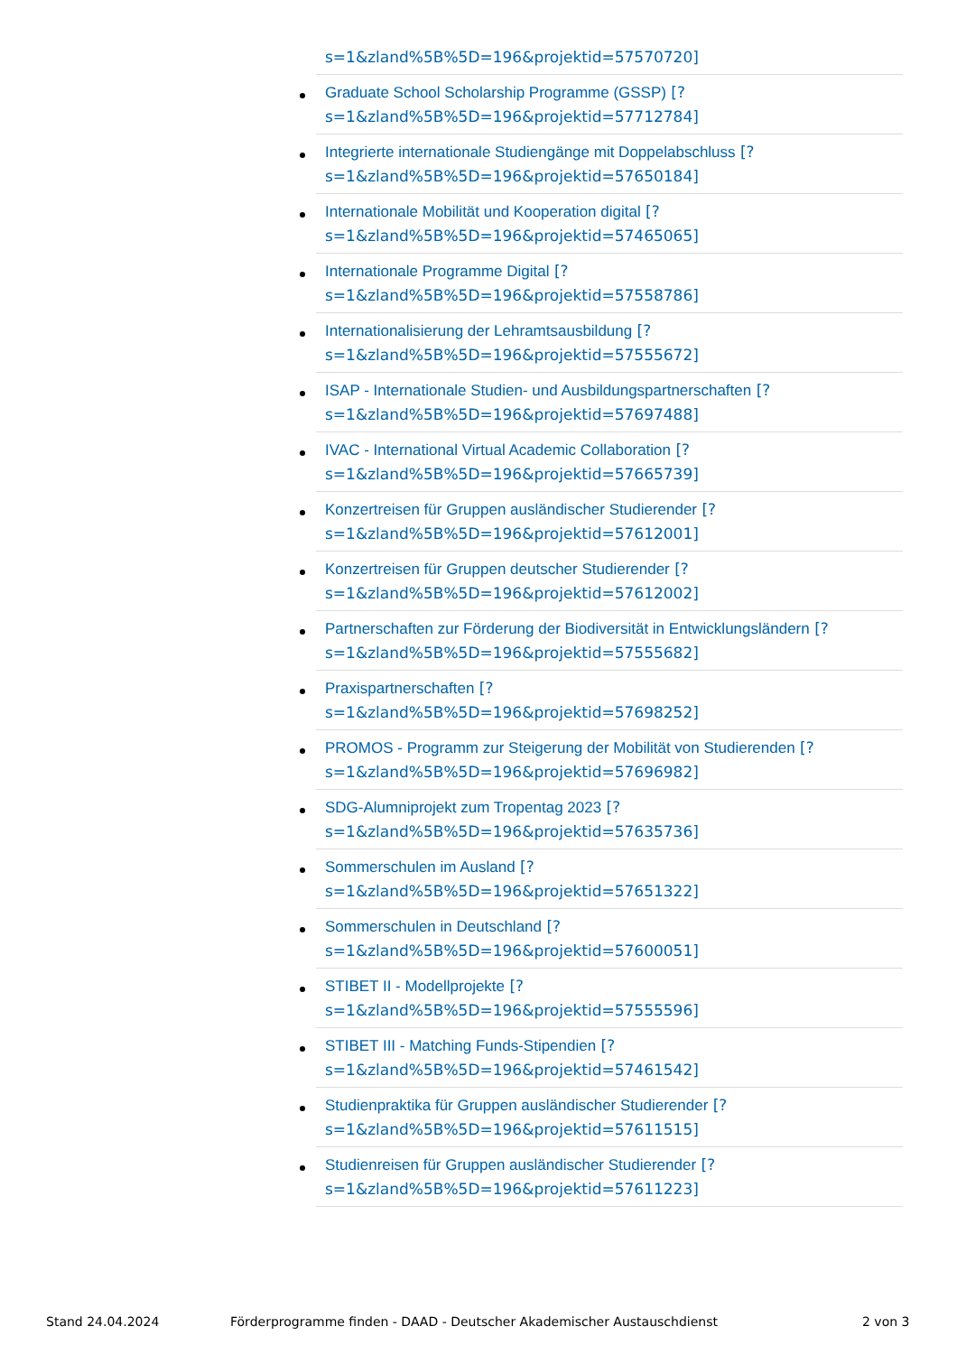s=1&zland%5B%5D=196&projektid=57570720]
Graduate School Scholarship Programme (GSSP) [?
s=1&zland%5B%5D=196&projektid=57712784]
Integrierte internationale Studiengänge mit Doppelabschluss [?
s=1&zland%5B%5D=196&projektid=57650184]
Internationale Mobilität und Kooperation digital [?
s=1&zland%5B%5D=196&projektid=57465065]
Internationale Programme Digital [?
s=1&zland%5B%5D=196&projektid=57558786]
Internationalisierung der Lehramtsausbildung [?
s=1&zland%5B%5D=196&projektid=57555672]
ISAP - Internationale Studien- und Ausbildungspartnerschaften [?
s=1&zland%5B%5D=196&projektid=57697488]
IVAC - International Virtual Academic Collaboration [?
s=1&zland%5B%5D=196&projektid=57665739]
Konzertreisen für Gruppen ausländischer Studierender [?
s=1&zland%5B%5D=196&projektid=57612001]
Konzertreisen für Gruppen deutscher Studierender [?
s=1&zland%5B%5D=196&projektid=57612002]
Partnerschaften zur Förderung der Biodiversität in Entwicklungsländern [?
s=1&zland%5B%5D=196&projektid=57555682]
Praxispartnerschaften [?
s=1&zland%5B%5D=196&projektid=57698252]
PROMOS - Programm zur Steigerung der Mobilität von Studierenden [?
s=1&zland%5B%5D=196&projektid=57696982]
SDG-Alumniprojekt zum Tropentag 2023 [?
s=1&zland%5B%5D=196&projektid=57635736]
Sommerschulen im Ausland [?
s=1&zland%5B%5D=196&projektid=57651322]
Sommerschulen in Deutschland [?
s=1&zland%5B%5D=196&projektid=57600051]
STIBET II - Modellprojekte [?
s=1&zland%5B%5D=196&projektid=57555596]
STIBET III - Matching Funds-Stipendien [?
s=1&zland%5B%5D=196&projektid=57461542]
Studienpraktika für Gruppen ausländischer Studierender [?
s=1&zland%5B%5D=196&projektid=57611515]
Studienreisen für Gruppen ausländischer Studierender [?
s=1&zland%5B%5D=196&projektid=57611223]
Stand 24.04.2024 Förderprogramme finden - DAAD - Deutscher Akademischer Austauschdienst 2 von 3